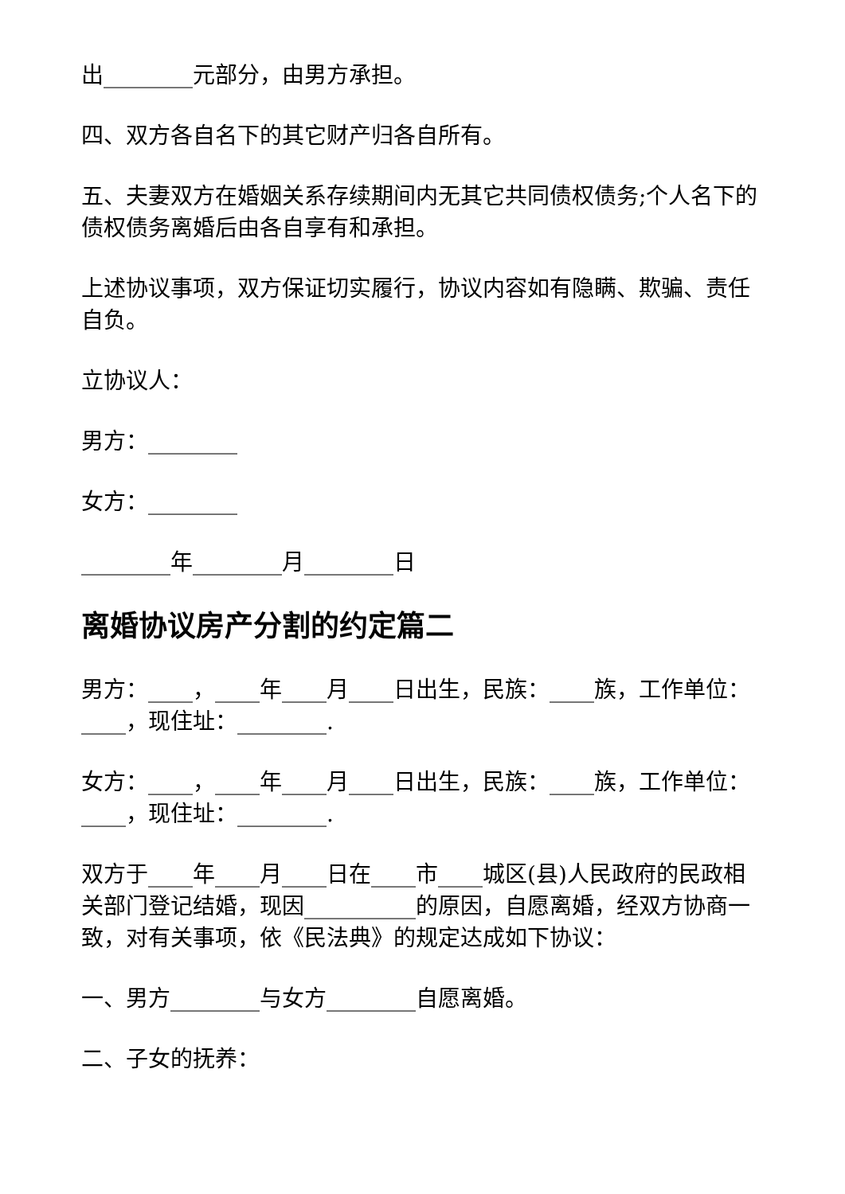出________元部分，由男方承担。
四、双方各自名下的其它财产归各自所有。
五、夫妻双方在婚姻关系存续期间内无其它共同债权债务;个人名下的债权债务离婚后由各自享有和承担。
上述协议事项，双方保证切实履行，协议内容如有隐瞒、欺骗、责任自负。
立协议人：
男方：________
女方：________
________年________月________日
离婚协议房产分割的约定篇二
男方：____，____年____月____日出生，民族：____族，工作单位：____，现住址：________.
女方：____，____年____月____日出生，民族：____族，工作单位：____，现住址：________.
双方于____年____月____日在____市____城区(县)人民政府的民政相关部门登记结婚，现因__________的原因，自愿离婚，经双方协商一致，对有关事项，依《民法典》的规定达成如下协议：
一、男方________与女方________自愿离婚。
二、子女的抚养：